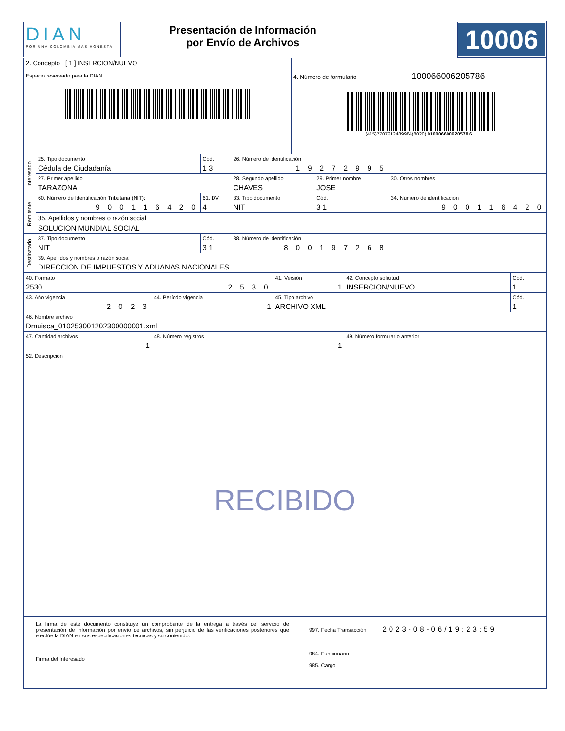| DIAN POR UNA COLOMBIA MÁS HONESTA | Presentación de Información por Envío de Archivos | | 10006 |
| 2. Concepto [ 1 ] INSERCION/NUEVO Espacio reservado para la DIAN | 4. Número de formulario 100066006205786 (415)7707212489984(8020) 010006600620578 6 |
| Interesado | 25. Tipo documento Cédula de Ciudadanía | Cód. 1 3 | 26. Número de identificación 1 9 2 7 2 9 9 5 | | |
| | 27. Primer apellido TARAZONA | | 28. Segundo apellido CHAVES | 29. Primer nombre JOSE | 30. Otros nombres |
| Remitente | 60. Número de Identificación Tributaria (NIT): 9 0 0 1 1 6 4 2 0 | 61. DV 4 | 33. Tipo documento NIT | Cód. 3 1 | 34. Número de identificación 9 0 0 1 1 6 4 2 0 |
| | 35. Apellidos y nombres o razón social SOLUCION MUNDIAL SOCIAL | | | | |
| Destinatario | 37. Tipo documento NIT | Cód. 3 1 | 38. Número de identificación 8 0 0 1 9 7 2 6 8 | | |
| | 39. Apellidos y nombres o razón social DIRECCION DE IMPUESTOS Y ADUANAS NACIONALES | | | | |
| 40. Formato 2530 2 5 3 0 | | 41. Versión 1 | 42. Concepto solicitud INSERCION/NUEVO | Cód. 1 |
| 43. Año vigencia 2 0 2 3 | 44. Período vigencia 1 | 45. Tipo archivo ARCHIVO XML | | Cód. 1 |
| 46. Nombre archivo Dmuisca_010253001202300000001.xml | | | | |
| 47. Cantidad archivos 1 | 48. Número registros 1 | | 49. Número formulario anterior | |
| 52. Descripción | | | | |
| RECIBIDO | | | | |
| La firma de este documento constituye un comprobante de la entrega a través del servicio de presentación de información por envío de archivos, sin perjuicio de las verificaciones posteriores que efectúe la DIAN en sus especificaciones técnicas y su contenido. Firma del Interesado | 997. Fecha Transacción 2023-08-06/19:23:59 984. Funcionario 985. Cargo |